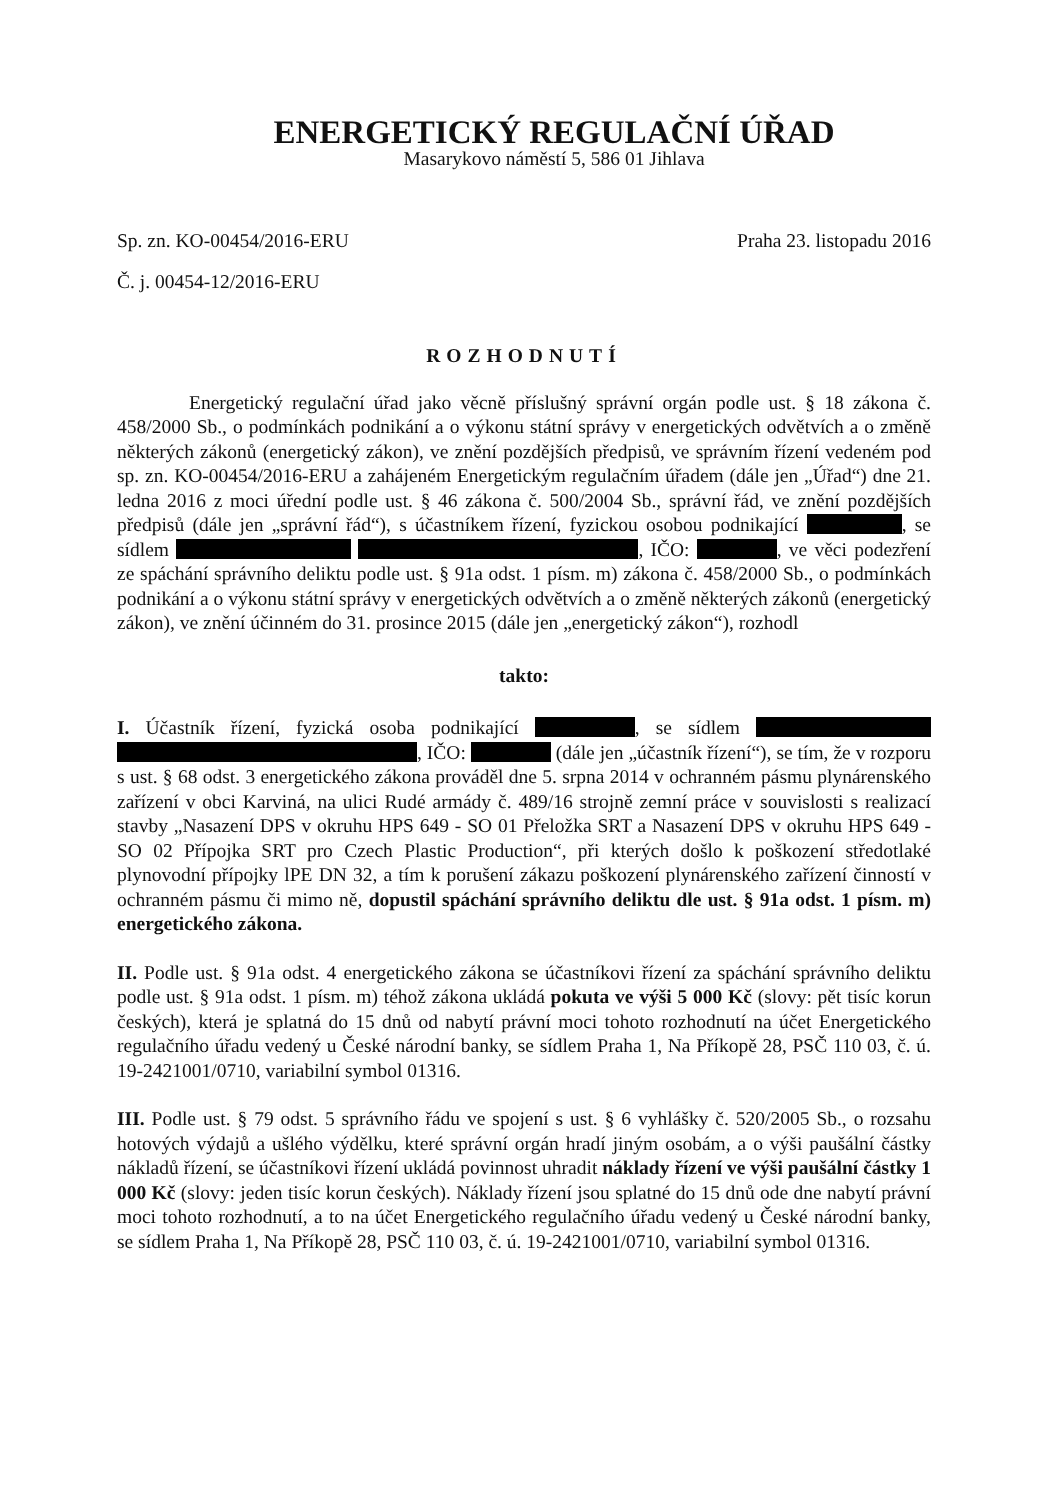ENERGETICKÝ REGULAČNÍ ÚŘAD
Masarykovo náměstí 5, 586 01 Jihlava
Sp. zn. KO-00454/2016-ERU Praha 23. listopadu 2016
Č. j. 00454-12/2016-ERU
ROZHODNUTÍ
Energetický regulační úřad jako věcně příslušný správní orgán podle ust. § 18 zákona č. 458/2000 Sb., o podmínkách podnikání a o výkonu státní správy v energetických odvětvích a o změně některých zákonů (energetický zákon), ve znění pozdějších předpisů, ve správním řízení vedeném pod sp. zn. KO-00454/2016-ERU a zahájeném Energetickým regulačním úřadem (dále jen „Úřad“) dne 21. ledna 2016 z moci úřední podle ust. § 46 zákona č. 500/2004 Sb., správní řád, ve znění pozdějších předpisů (dále jen „správní řád“), s účastníkem řízení, fyzickou osobou podnikající , se sídlem , IČO: , ve věci podezření ze spáchání správního deliktu podle ust. § 91a odst. 1 písm. m) zákona č. 458/2000 Sb., o podmínkách podnikání a o výkonu státní správy v energetických odvětvích a o změně některých zákonů (energetický zákon), ve znění účinném do 31. prosince 2015 (dále jen „energetický zákon“), rozhodl
takto:
I. Účastník řízení, fyzická osoba podnikající , se sídlem , IČO: (dále jen „účastník řízení“), se tím, že v rozporu s ust. § 68 odst. 3 energetického zákona prováděl dne 5. srpna 2014 v ochranném pásmu plynárenského zařízení v obci Karviná, na ulici Rudé armády č. 489/16 strojně zemní práce v souvislosti s realizací stavby „Nasazení DPS v okruhu HPS 649 - SO 01 Přeložka SRT a Nasazení DPS v okruhu HPS 649 - SO 02 Přípojka SRT pro Czech Plastic Production“, při kterých došlo k poškození středotlaké plynovodní přípojky lPE DN 32, a tím k porušení zákazu poškození plynárenského zařízení činností v ochranném pásmu či mimo ně, dopustil spáchání správního deliktu dle ust. § 91a odst. 1 písm. m) energetického zákona.
II. Podle ust. § 91a odst. 4 energetického zákona se účastníkovi řízení za spáchání správního deliktu podle ust. § 91a odst. 1 písm. m) téhož zákona ukládá pokuta ve výši 5 000 Kč (slovy: pět tisíc korun českých), která je splatná do 15 dnů od nabytí právní moci tohoto rozhodnutí na účet Energetického regulačního úřadu vedený u České národní banky, se sídlem Praha 1, Na Příkopě 28, PSČ 110 03, č. ú. 19-2421001/0710, variabilní symbol 01316.
III. Podle ust. § 79 odst. 5 správního řádu ve spojení s ust. § 6 vyhlášky č. 520/2005 Sb., o rozsahu hotových výdajů a ušlého výdělku, které správní orgán hradí jiným osobám, a o výši paušální částky nákladů řízení, se účastníkovi řízení ukládá povinnost uhradit náklady řízení ve výši paušální částky 1 000 Kč (slovy: jeden tisíc korun českých). Náklady řízení jsou splatné do 15 dnů ode dne nabytí právní moci tohoto rozhodnutí, a to na účet Energetického regulačního úřadu vedený u České národní banky, se sídlem Praha 1, Na Příkopě 28, PSČ 110 03, č. ú. 19-2421001/0710, variabilní symbol 01316.